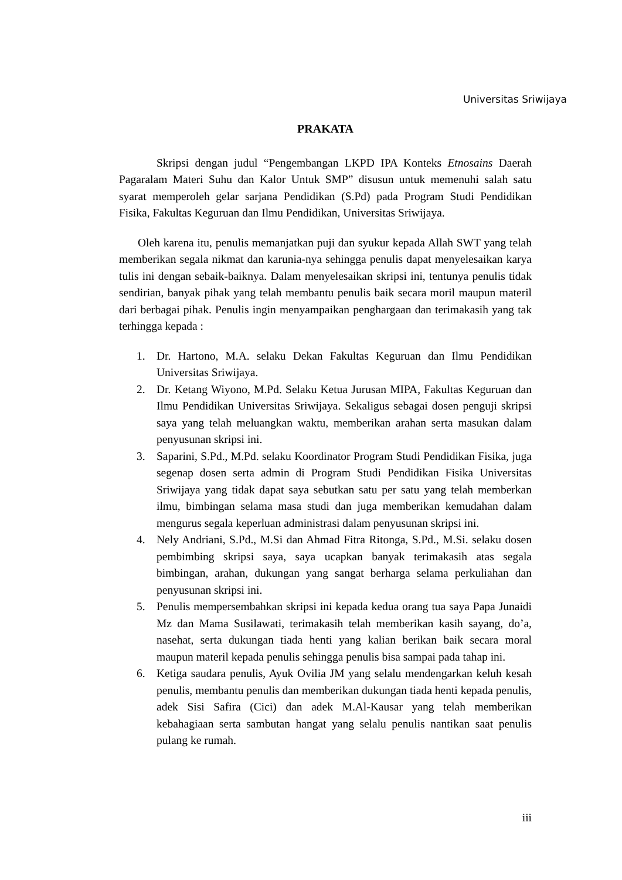Universitas Sriwijaya
PRAKATA
Skripsi dengan judul “Pengembangan LKPD IPA Konteks Etnosains Daerah Pagaralam Materi Suhu dan Kalor Untuk SMP” disusun untuk memenuhi salah satu syarat memperoleh gelar sarjana Pendidikan (S.Pd) pada Program Studi Pendidikan Fisika, Fakultas Keguruan dan Ilmu Pendidikan, Universitas Sriwijaya.
Oleh karena itu, penulis memanjatkan puji dan syukur kepada Allah SWT yang telah memberikan segala nikmat dan karunia-nya sehingga penulis dapat menyelesaikan karya tulis ini dengan sebaik-baiknya. Dalam menyelesaikan skripsi ini, tentunya penulis tidak sendirian, banyak pihak yang telah membantu penulis baik secara moril maupun materil dari berbagai pihak. Penulis ingin menyampaikan penghargaan dan terimakasih yang tak terhingga kepada :
1. Dr. Hartono, M.A. selaku Dekan Fakultas Keguruan dan Ilmu Pendidikan Universitas Sriwijaya.
2. Dr. Ketang Wiyono, M.Pd. Selaku Ketua Jurusan MIPA, Fakultas Keguruan dan Ilmu Pendidikan Universitas Sriwijaya. Sekaligus sebagai dosen penguji skripsi saya yang telah meluangkan waktu, memberikan arahan serta masukan dalam penyusunan skripsi ini.
3. Saparini, S.Pd., M.Pd. selaku Koordinator Program Studi Pendidikan Fisika, juga segenap dosen serta admin di Program Studi Pendidikan Fisika Universitas Sriwijaya yang tidak dapat saya sebutkan satu per satu yang telah memberkan ilmu, bimbingan selama masa studi dan juga memberikan kemudahan dalam mengurus segala keperluan administrasi dalam penyusunan skripsi ini.
4. Nely Andriani, S.Pd., M.Si dan Ahmad Fitra Ritonga, S.Pd., M.Si. selaku dosen pembimbing skripsi saya, saya ucapkan banyak terimakasih atas segala bimbingan, arahan, dukungan yang sangat berharga selama perkuliahan dan penyusunan skripsi ini.
5. Penulis mempersembahkan skripsi ini kepada kedua orang tua saya Papa Junaidi Mz dan Mama Susilawati, terimakasih telah memberikan kasih sayang, do’a, nasehat, serta dukungan tiada henti yang kalian berikan baik secara moral maupun materil kepada penulis sehingga penulis bisa sampai pada tahap ini.
6. Ketiga saudara penulis, Ayuk Ovilia JM yang selalu mendengarkan keluh kesah penulis, membantu penulis dan memberikan dukungan tiada henti kepada penulis, adek Sisi Safira (Cici) dan adek M.Al-Kausar yang telah memberikan kebahagiaan serta sambutan hangat yang selalu penulis nantikan saat penulis pulang ke rumah.
iii